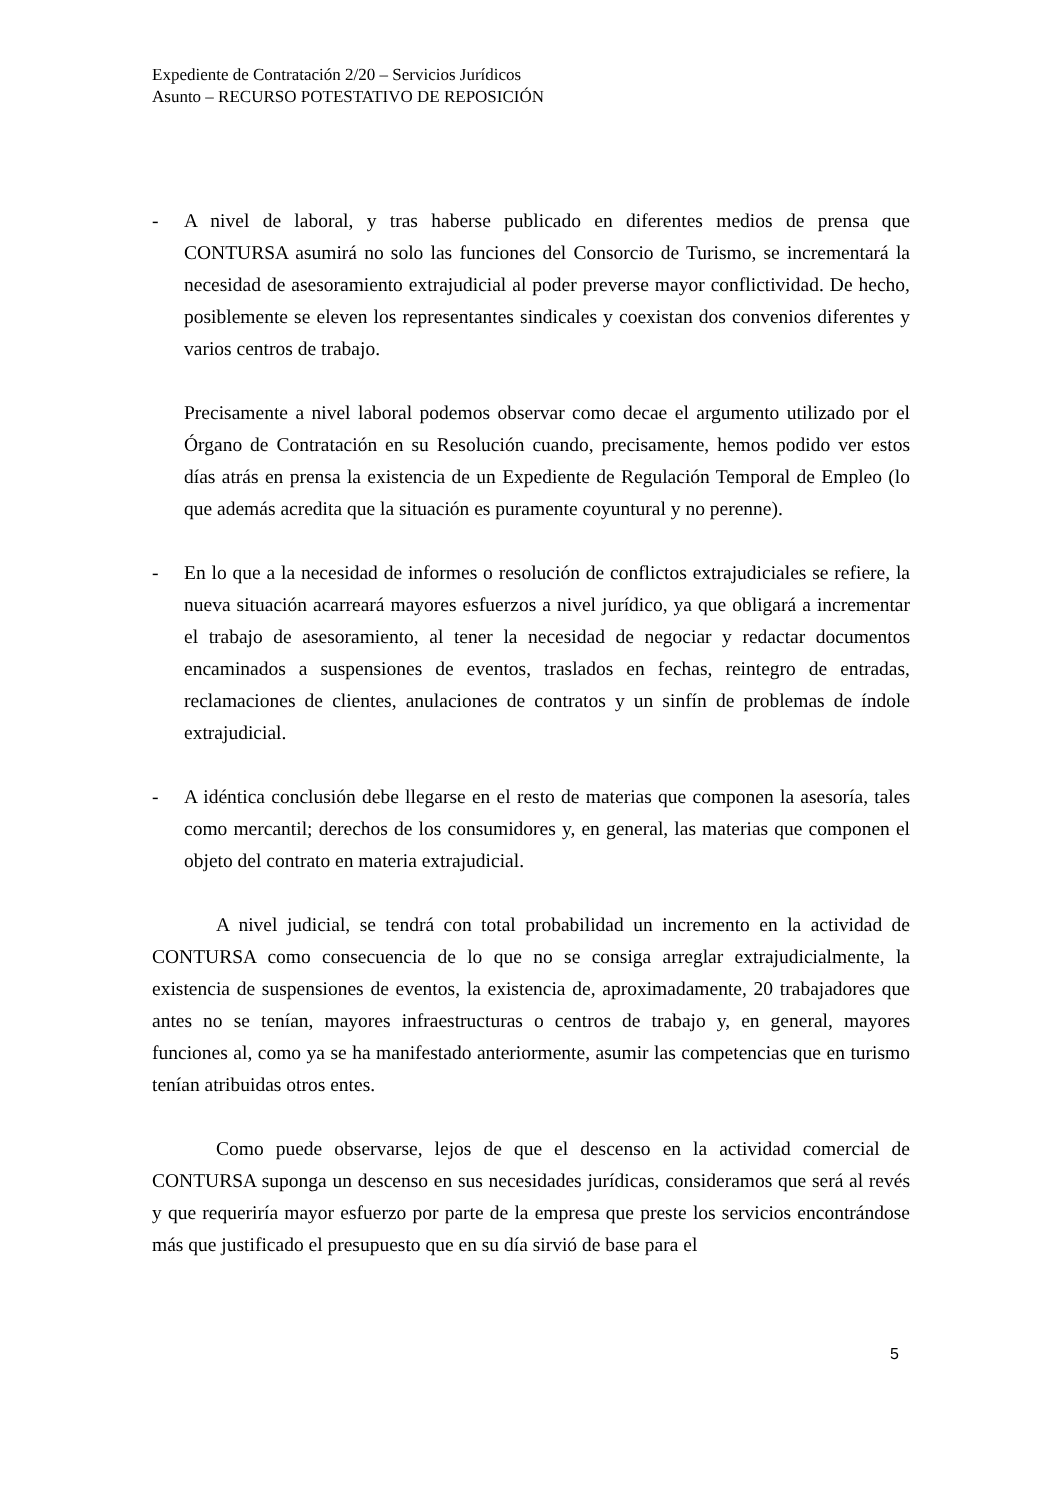Expediente de Contratación 2/20 – Servicios Jurídicos
Asunto – RECURSO POTESTATIVO DE REPOSICIÓN
- A nivel de laboral, y tras haberse publicado en diferentes medios de prensa que CONTURSA asumirá no solo las funciones del Consorcio de Turismo, se incrementará la necesidad de asesoramiento extrajudicial al poder preverse mayor conflictividad. De hecho, posiblemente se eleven los representantes sindicales y coexistan dos convenios diferentes y varios centros de trabajo.
Precisamente a nivel laboral podemos observar como decae el argumento utilizado por el Órgano de Contratación en su Resolución cuando, precisamente, hemos podido ver estos días atrás en prensa la existencia de un Expediente de Regulación Temporal de Empleo (lo que además acredita que la situación es puramente coyuntural y no perenne).
- En lo que a la necesidad de informes o resolución de conflictos extrajudiciales se refiere, la nueva situación acarreará mayores esfuerzos a nivel jurídico, ya que obligará a incrementar el trabajo de asesoramiento, al tener la necesidad de negociar y redactar documentos encaminados a suspensiones de eventos, traslados en fechas, reintegro de entradas, reclamaciones de clientes, anulaciones de contratos y un sinfín de problemas de índole extrajudicial.
- A idéntica conclusión debe llegarse en el resto de materias que componen la asesoría, tales como mercantil; derechos de los consumidores y, en general, las materias que componen el objeto del contrato en materia extrajudicial.
A nivel judicial, se tendrá con total probabilidad un incremento en la actividad de CONTURSA como consecuencia de lo que no se consiga arreglar extrajudicialmente, la existencia de suspensiones de eventos, la existencia de, aproximadamente, 20 trabajadores que antes no se tenían, mayores infraestructuras o centros de trabajo y, en general, mayores funciones al, como ya se ha manifestado anteriormente, asumir las competencias que en turismo tenían atribuidas otros entes.
Como puede observarse, lejos de que el descenso en la actividad comercial de CONTURSA suponga un descenso en sus necesidades jurídicas, consideramos que será al revés y que requeriría mayor esfuerzo por parte de la empresa que preste los servicios encontrándose más que justificado el presupuesto que en su día sirvió de base para el
5